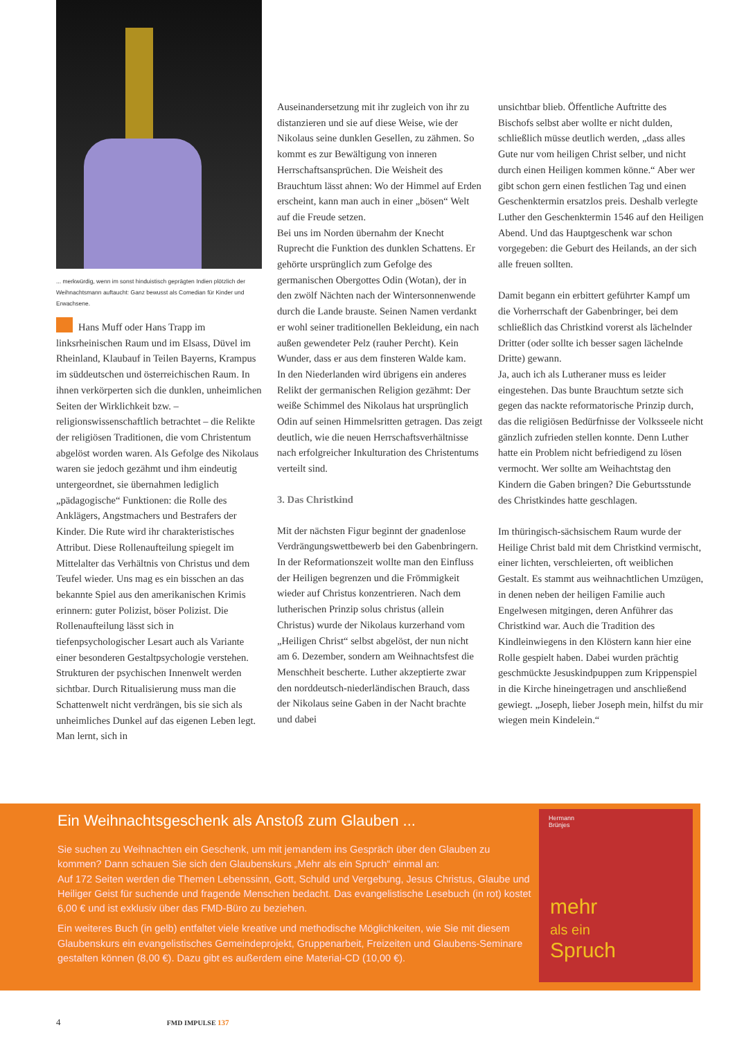... merkwürdig, wenn im sonst hinduistisch geprägten Indien plötzlich der Weihnachtsmann auftaucht: Ganz bewusst als Comedian für Kinder und Erwachsene.
Hans Muff oder Hans Trapp im linksrheinischen Raum und im Elsass, Düvel im Rheinland, Klaubauf in Teilen Bayerns, Krampus im süddeutschen und österreichischen Raum. In ihnen verkörperten sich die dunklen, unheimlichen Seiten der Wirklichkeit bzw. – religionswissenschaftlich betrachtet – die Relikte der religiösen Traditionen, die vom Christentum abgelöst worden waren. Als Gefolge des Nikolaus waren sie jedoch gezähmt und ihm eindeutig untergeordnet, sie übernahmen lediglich „pädagogische“ Funktionen: die Rolle des Anklägers, Angstmachers und Bestrafers der Kinder. Die Rute wird ihr charakteristisches Attribut. Diese Rollenaufteilung spiegelt im Mittelalter das Verhältnis von Christus und dem Teufel wieder. Uns mag es ein bisschen an das bekannte Spiel aus den amerikanischen Krimis erinnern: guter Polizist, böser Polizist. Die Rollenaufteilung lässt sich in tiefenpsychologischer Lesart auch als Variante einer besonderen Gestaltpsychologie verstehen. Strukturen der psychischen Innenwelt werden sichtbar. Durch Ritualisierung muss man die Schattenwelt nicht verdrängen, bis sie sich als unheimliches Dunkel auf das eigenen Leben legt. Man lernt, sich in
Auseinandersetzung mit ihr zugleich von ihr zu distanzieren und sie auf diese Weise, wie der Nikolaus seine dunklen Gesellen, zu zähmen. So kommt es zur Bewältigung von inneren Herrschaftsansprüchen. Die Weisheit des Brauchtum lässt ahnen: Wo der Himmel auf Erden erscheint, kann man auch in einer „bösen“ Welt auf die Freude setzen.
Bei uns im Norden übernahm der Knecht Ruprecht die Funktion des dunklen Schattens. Er gehörte ursprünglich zum Gefolge des germanischen Obergottes Odin (Wotan), der in den zwölf Nächten nach der Wintersonnenwende durch die Lande brauste. Seinen Namen verdankt er wohl seiner traditionellen Bekleidung, ein nach außen gewendeter Pelz (rauher Percht). Kein Wunder, dass er aus dem finsteren Walde kam.
In den Niederlanden wird übrigens ein anderes Relikt der germanischen Religion gezähmt: Der weiße Schimmel des Nikolaus hat ursprünglich Odin auf seinen Himmelsritten getragen. Das zeigt deutlich, wie die neuen Herrschaftsverhältnisse nach erfolgreicher Inkulturation des Christentums verteilt sind.
3. Das Christkind
Mit der nächsten Figur beginnt der gnadenlose Verdrängungswettbewerb bei den Gabenbringern. In der Reformationszeit wollte man den Einfluss der Heiligen begrenzen und die Frömmigkeit wieder auf Christus konzentrieren. Nach dem lutherischen Prinzip solus christus (allein Christus) wurde der Nikolaus kurzerhand vom „Heiligen Christ“ selbst abgelöst, der nun nicht am 6. Dezember, sondern am Weihnachtsfest die Menschheit bescherte. Luther akzeptierte zwar den norddeutsch-niederländischen Brauch, dass der Nikolaus seine Gaben in der Nacht brachte und dabei
unsichtbar blieb. Öffentliche Auftritte des Bischofs selbst aber wollte er nicht dulden, schließlich müsse deutlich werden, „dass alles Gute nur vom heiligen Christ selber, und nicht durch einen Heiligen kommen könne.“ Aber wer gibt schon gern einen festlichen Tag und einen Geschenktermin ersatzlos preis. Deshalb verlegte Luther den Geschenktermin 1546 auf den Heiligen Abend. Und das Hauptgeschenk war schon vorgegeben: die Geburt des Heilands, an der sich alle freuen sollten.
Damit begann ein erbittert geführter Kampf um die Vorherrschaft der Gabenbringer, bei dem schließlich das Christkind vorerst als lächelnder Dritter (oder sollte ich besser sagen lächelnde Dritte) gewann.
Ja, auch ich als Lutheraner muss es leider eingestehen. Das bunte Brauchtum setzte sich gegen das nackte reformatorische Prinzip durch, das die religiösen Bedürfnisse der Volksseele nicht gänzlich zufrieden stellen konnte. Denn Luther hatte ein Problem nicht befriedigend zu lösen vermocht. Wer sollte am Weihachtstag den Kindern die Gaben bringen? Die Geburtsstunde des Christkindes hatte geschlagen.
Im thüringisch-sächsischem Raum wurde der Heilige Christ bald mit dem Christkind vermischt, einer lichten, verschleierten, oft weiblichen Gestalt. Es stammt aus weihnachtlichen Umzügen, in denen neben der heiligen Familie auch Engelwesen mitgingen, deren Anführer das Christkind war. Auch die Tradition des Kindleinwiegens in den Klöstern kann hier eine Rolle gespielt haben. Dabei wurden prächtig geschmückte Jesuskindpuppen zum Krippenspiel in die Kirche hineingetragen und anschließend gewiegt. „Joseph, lieber Joseph mein, hilfst du mir wiegen mein Kindelein.“
Ein Weihnachtsgeschenk als Anstoß zum Glauben ...
Sie suchen zu Weihnachten ein Geschenk, um mit jemandem ins Gespräch über den Glauben zu kommen? Dann schauen Sie sich den Glaubenskurs „Mehr als ein Spruch“ einmal an:
Auf 172 Seiten werden die Themen Lebenssinn, Gott, Schuld und Vergebung, Jesus Christus, Glaube und Heiliger Geist für suchende und fragende Menschen bedacht. Das evangelistische Lesebuch (in rot) kostet 6,00 € und ist exklusiv über das FMD-Büro zu beziehen.
Ein weiteres Buch (in gelb) entfaltet viele kreative und methodische Möglichkeiten, wie Sie mit diesem Glaubenskurs ein evangelistisches Gemeindeprojekt, Gruppenarbeit, Freizeiten und Glaubens-Seminare gestalten können (8,00 €). Dazu gibt es außerdem eine Material-CD (10,00 €).
Hermann
Brünjes
mehr
als ein
Spruch
4 FMD IMPULSE 137